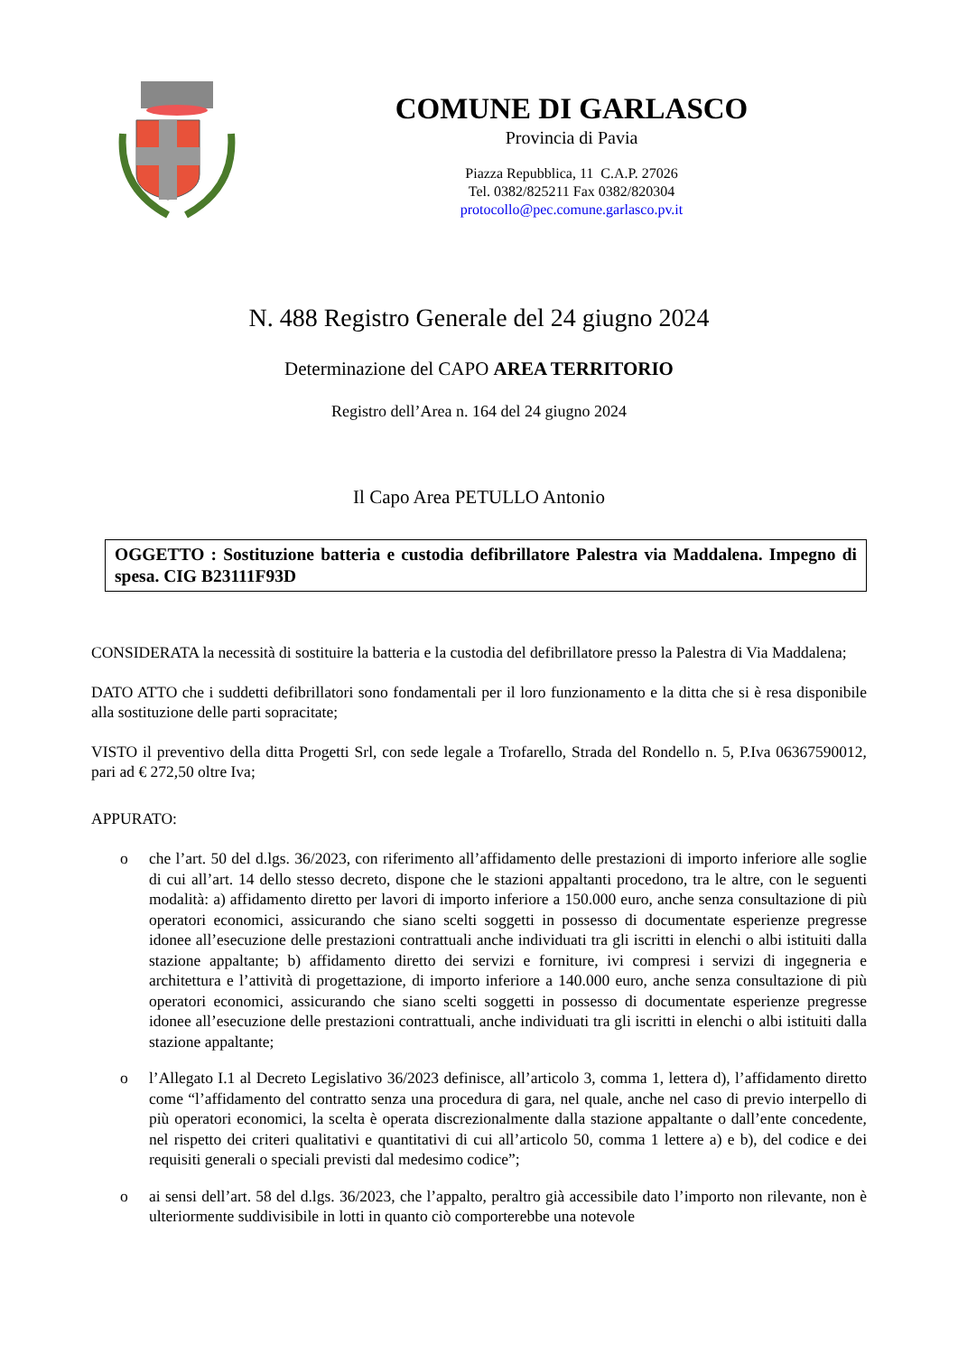COMUNE DI GARLASCO
Provincia di Pavia
Piazza Repubblica, 11 C.A.P. 27026
Tel. 0382/825211 Fax 0382/820304
protocollo@pec.comune.garlasco.pv.it
N. 488 Registro Generale del 24 giugno 2024
Determinazione del CAPO AREA TERRITORIO
Registro dell’Area n. 164 del 24 giugno 2024
Il Capo Area PETULLO Antonio
OGGETTO : Sostituzione batteria e custodia defibrillatore Palestra via Maddalena. Impegno di spesa. CIG B23111F93D
CONSIDERATA la necessità di sostituire la batteria e la custodia del defibrillatore presso la Palestra di Via Maddalena;
DATO ATTO che i suddetti defibrillatori sono fondamentali per il loro funzionamento e la ditta che si è resa disponibile alla sostituzione delle parti sopracitate;
VISTO il preventivo della ditta Progetti Srl, con sede legale a Trofarello, Strada del Rondello n. 5, P.Iva 06367590012, pari ad € 272,50 oltre Iva;
APPURATO:
o che l’art. 50 del d.lgs. 36/2023, con riferimento all’affidamento delle prestazioni di importo inferiore alle soglie di cui all’art. 14 dello stesso decreto, dispone che le stazioni appaltanti procedono, tra le altre, con le seguenti modalità: a) affidamento diretto per lavori di importo inferiore a 150.000 euro, anche senza consultazione di più operatori economici, assicurando che siano scelti soggetti in possesso di documentate esperienze pregresse idonee all’esecuzione delle prestazioni contrattuali anche individuati tra gli iscritti in elenchi o albi istituiti dalla stazione appaltante; b) affidamento diretto dei servizi e forniture, ivi compresi i servizi di ingegneria e architettura e l’attività di progettazione, di importo inferiore a 140.000 euro, anche senza consultazione di più operatori economici, assicurando che siano scelti soggetti in possesso di documentate esperienze pregresse idonee all’esecuzione delle prestazioni contrattuali, anche individuati tra gli iscritti in elenchi o albi istituiti dalla stazione appaltante;
o l’Allegato I.1 al Decreto Legislativo 36/2023 definisce, all’articolo 3, comma 1, lettera d), l’affidamento diretto come “l’affidamento del contratto senza una procedura di gara, nel quale, anche nel caso di previo interpello di più operatori economici, la scelta è operata discrezionalmente dalla stazione appaltante o dall’ente concedente, nel rispetto dei criteri qualitativi e quantitativi di cui all’articolo 50, comma 1 lettere a) e b), del codice e dei requisiti generali o speciali previsti dal medesimo codice”;
o ai sensi dell’art. 58 del d.lgs. 36/2023, che l’appalto, peraltro già accessibile dato l’importo non rilevante, non è ulteriormente suddivisibile in lotti in quanto ciò comporterebbe una notevole